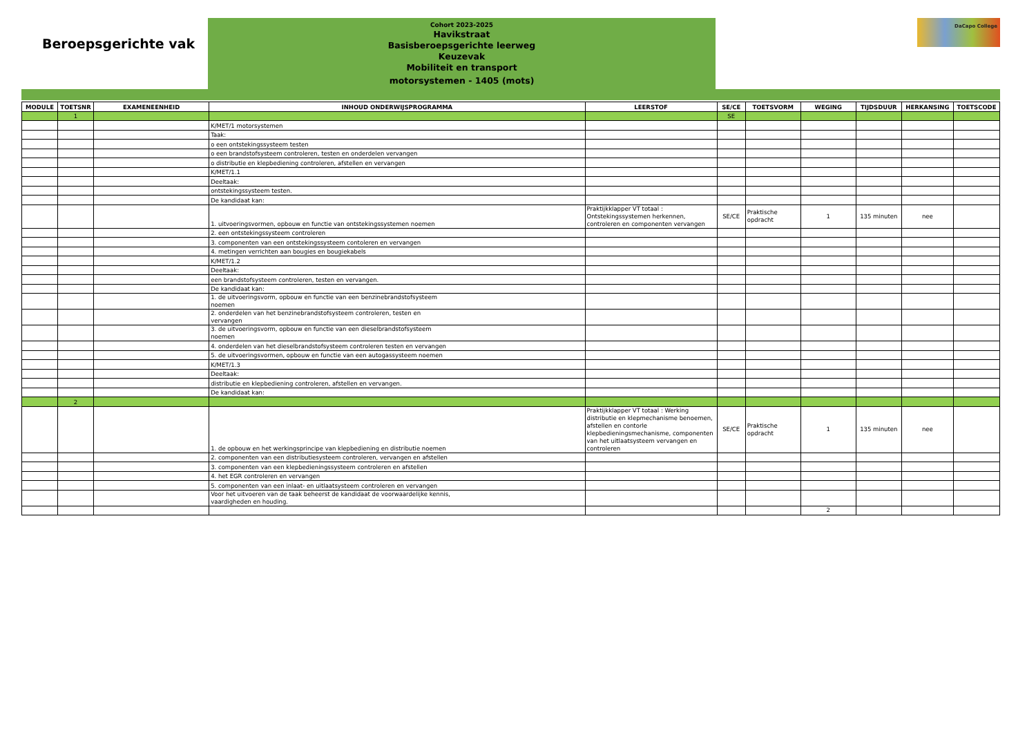Beroepsgerichte vak
Cohort 2023-2025
Havikstraat
Basisberoepsgerichte leerweg
Keuzevak
Mobiliteit en transport
motorsystemen - 1405 (mots)
DaCapo College
| MODULE | TOETSNR | EXAMENEENHEID | INHOUD ONDERWIJSPROGRAMMA | LEERSTOF | SE/CE | TOETSVORM | WEGING | TIJDSDUUR | HERKANSING | TOETSCODE |
| --- | --- | --- | --- | --- | --- | --- | --- | --- | --- | --- |
| | 1 | | | | SE | | | | | |
| | | | K/MET/1 motorsystemen | | | | | | | |
| | | | Taak: | | | | | | | |
| | | | o een ontstekingssysteem testen | | | | | | | |
| | | | o een brandstofsysteem controleren, testen en onderdelen vervangen | | | | | | | |
| | | | o distributie en klepbediening controleren, afstellen en vervangen | | | | | | | |
| | | | K/MET/1.1 | | | | | | | |
| | | | Deeltaak: | | | | | | | |
| | | | ontstekingssysteem testen. | | | | | | | |
| | | | De kandidaat kan: | | | | | | | |
| | | | 1. uitvoeringsvormen, opbouw en functie van ontstekingssystemen noemen | Praktijkklapper VT totaal : Ontstekingssystemen herkennen, controleren en componenten vervangen | SE/CE | Praktische opdracht | 1 | 135 minuten | nee | |
| | | | 2. een ontstekingssysteem controleren | | | | | | | |
| | | | 3. componenten van een ontstekingssysteem contoleren en vervangen | | | | | | | |
| | | | 4. metingen verrichten aan bougies en bougiekabels | | | | | | | |
| | | | K/MET/1.2 | | | | | | | |
| | | | Deeltaak: | | | | | | | |
| | | | een brandstofsysteem controleren, testen en vervangen. | | | | | | | |
| | | | De kandidaat kan: | | | | | | | |
| | | | 1. de uitvoeringsvorm, opbouw en functie van een benzinebrandstofsysteem noemen | | | | | | | |
| | | | 2. onderdelen van het benzinebrandstofsysteem controleren, testen en vervangen | | | | | | | |
| | | | 3. de uitvoeringsvorm, opbouw en functie van een dieselbrandstofsysteem noemen | | | | | | | |
| | | | 4. onderdelen van het dieselbrandstofsysteem controleren testen en vervangen | | | | | | | |
| | | | 5. de uitvoeringsvormen, opbouw en functie van een autogassysteem noemen | | | | | | | |
| | | | K/MET/1.3 | | | | | | | |
| | | | Deeltaak: | | | | | | | |
| | | | distributie en klepbediening controleren, afstellen en vervangen. | | | | | | | |
| | | | De kandidaat kan: | | | | | | | |
| | 2 | | | | | | | | | |
| | | | 1. de opbouw en het werkingsprincipe van klepbediening en distributie noemen | Praktijkklapper VT totaal : Werking distributie en klepmechanisme benoemen, afstellen en contorle klepbedieningsmechanisme, componenten van het uitlaatsysteem vervangen en controleren | SE/CE | Praktische opdracht | 1 | 135 minuten | nee | |
| | | | 2. componenten van een distributiesysteem controleren, vervangen en afstellen | | | | | | | |
| | | | 3. componenten van een klepbedieningssysteem controleren en afstellen | | | | | | | |
| | | | 4. het EGR controleren en vervangen | | | | | | | |
| | | | 5. componenten van een inlaat- en uitlaatsysteem controleren en vervangen | | | | | | | |
| | | | Voor het uitvoeren van de taak beheerst de kandidaat de voorwaardelijke kennis, vaardigheden en houding. | | | | | | | |
| | | | | | | | 2 | | | |